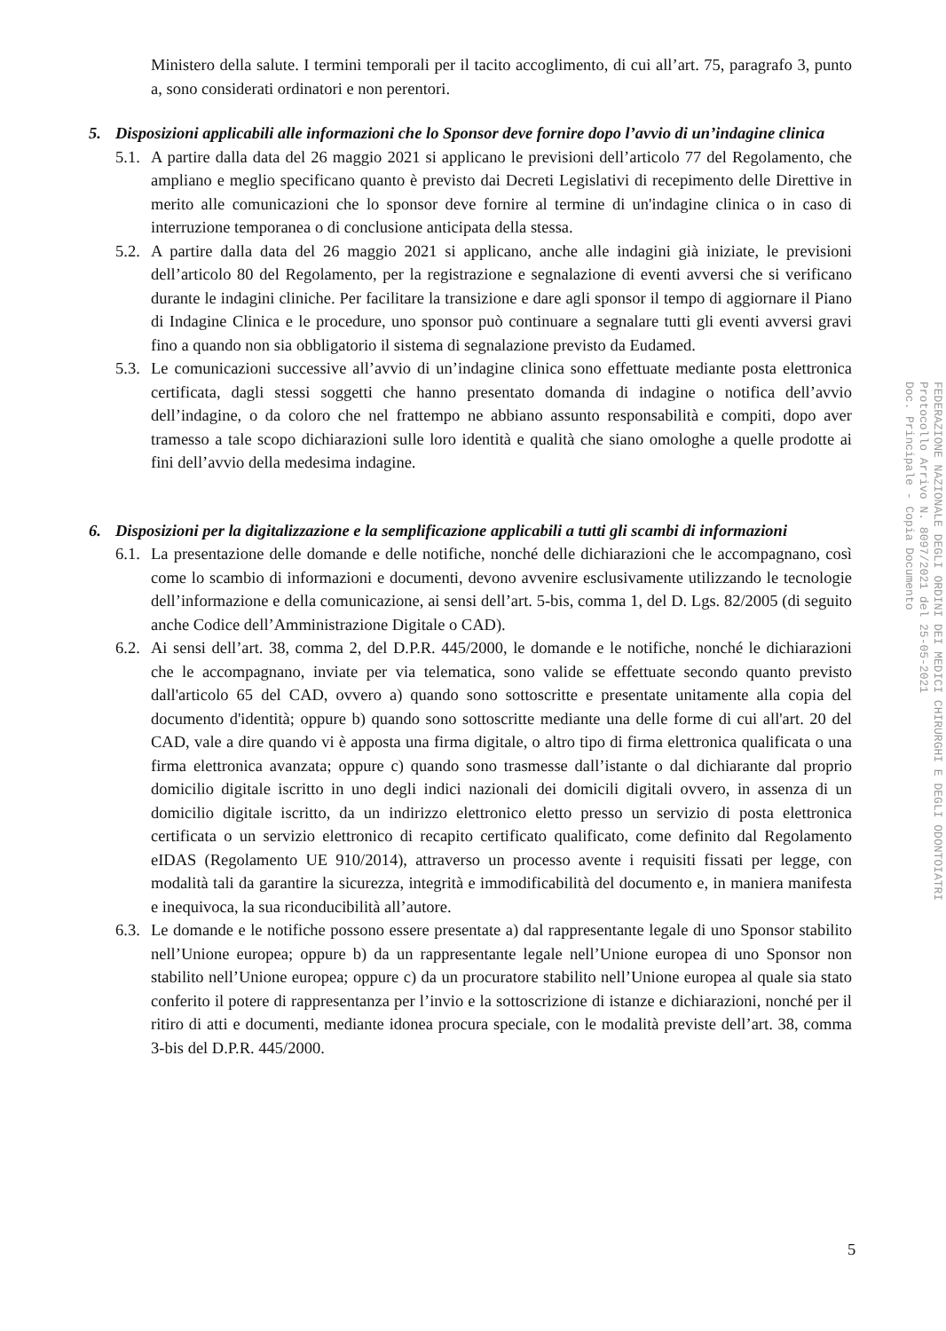Ministero della salute. I termini temporali per il tacito accoglimento, di cui all’art. 75, paragrafo 3, punto a, sono considerati ordinatori e non perentori.
5. Disposizioni applicabili alle informazioni che lo Sponsor deve fornire dopo l’avvio di un’indagine clinica
5.1.
A partire dalla data del 26 maggio 2021 si applicano le previsioni dell’articolo 77 del Regolamento, che ampliano e meglio specificano quanto è previsto dai Decreti Legislativi di recepimento delle Direttive in merito alle comunicazioni che lo sponsor deve fornire al termine di un'indagine clinica o in caso di interruzione temporanea o di conclusione anticipata della stessa.
5.2.
A partire dalla data del 26 maggio 2021 si applicano, anche alle indagini già iniziate, le previsioni dell’articolo 80 del Regolamento, per la registrazione e segnalazione di eventi avversi che si verificano durante le indagini cliniche. Per facilitare la transizione e dare agli sponsor il tempo di aggiornare il Piano di Indagine Clinica e le procedure, uno sponsor può continuare a segnalare tutti gli eventi avversi gravi fino a quando non sia obbligatorio il sistema di segnalazione previsto da Eudamed.
5.3.
Le comunicazioni successive all’avvio di un’indagine clinica sono effettuate mediante posta elettronica certificata, dagli stessi soggetti che hanno presentato domanda di indagine o notifica dell’avvio dell’indagine, o da coloro che nel frattempo ne abbiano assunto responsabilità e compiti, dopo aver tramesso a tale scopo dichiarazioni sulle loro identità e qualità che siano omologhe a quelle prodotte ai fini dell’avvio della medesima indagine.
6. Disposizioni per la digitalizzazione e la semplificazione applicabili a tutti gli scambi di informazioni
6.1.
La presentazione delle domande e delle notifiche, nonché delle dichiarazioni che le accompagnano, così come lo scambio di informazioni e documenti, devono avvenire esclusivamente utilizzando le tecnologie dell’informazione e della comunicazione, ai sensi dell’art. 5-bis, comma 1, del D. Lgs. 82/2005 (di seguito anche Codice dell’Amministrazione Digitale o CAD).
6.2.
Ai sensi dell’art. 38, comma 2, del D.P.R. 445/2000, le domande e le notifiche, nonché le dichiarazioni che le accompagnano, inviate per via telematica, sono valide se effettuate secondo quanto previsto dall'articolo 65 del CAD, ovvero a) quando sono sottoscritte e presentate unitamente alla copia del documento d'identità; oppure b) quando sono sottoscritte mediante una delle forme di cui all'art. 20 del CAD, vale a dire quando vi è apposta una firma digitale, o altro tipo di firma elettronica qualificata o una firma elettronica avanzata; oppure c) quando sono trasmesse dall’istante o dal dichiarante dal proprio domicilio digitale iscritto in uno degli indici nazionali dei domicili digitali ovvero, in assenza di un domicilio digitale iscritto, da un indirizzo elettronico eletto presso un servizio di posta elettronica certificata o un servizio elettronico di recapito certificato qualificato, come definito dal Regolamento eIDAS (Regolamento UE 910/2014), attraverso un processo avente i requisiti fissati per legge, con modalità tali da garantire la sicurezza, integrità e immodificabilità del documento e, in maniera manifesta e inequivoca, la sua riconducibilità all’autore.
6.3.
Le domande e le notifiche possono essere presentate a) dal rappresentante legale di uno Sponsor stabilito nell’Unione europea; oppure b) da un rappresentante legale nell’Unione europea di uno Sponsor non stabilito nell’Unione europea; oppure c) da un procuratore stabilito nell’Unione europea al quale sia stato conferito il potere di rappresentanza per l’invio e la sottoscrizione di istanze e dichiarazioni, nonché per il ritiro di atti e documenti, mediante idonea procura speciale, con le modalità previste dell’art. 38, comma 3-bis del D.P.R. 445/2000.
FEDERAZIONE NAZIONALE DEGLI ORDINI DEI MEDICI CHIRURGHI E DEGLI ODONTOIATRI
Protocollo Arrivo N. 8097/2021 del 25-05-2021
Doc. Principale - Copia Documento
5